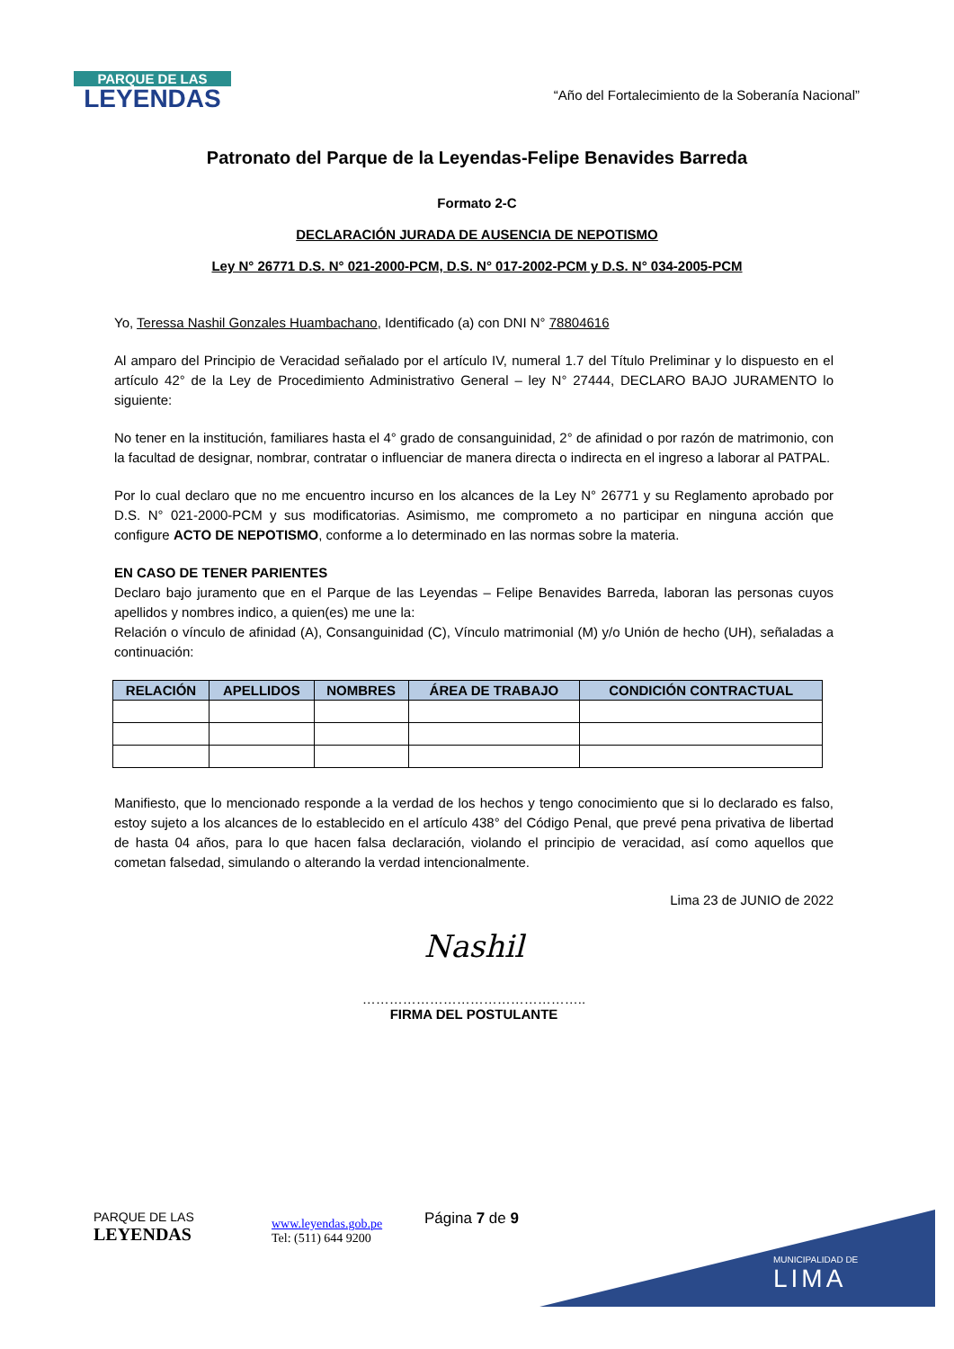PARQUE DE LAS
LEYENDAS
“Año del Fortalecimiento de la Soberanía Nacional”
Patronato del Parque de la Leyendas-Felipe Benavides Barreda
Formato 2-C
DECLARACIÓN JURADA DE AUSENCIA DE NEPOTISMO
Ley N° 26771 D.S. N° 021-2000-PCM, D.S. N° 017-2002-PCM y D.S. N° 034-2005-PCM
Yo, Teressa Nashil Gonzales Huambachano, Identificado (a) con DNI N° 78804616
Al amparo del Principio de Veracidad señalado por el artículo IV, numeral 1.7 del Título Preliminar y lo dispuesto en el artículo 42° de la Ley de Procedimiento Administrativo General – ley N° 27444, DECLARO BAJO JURAMENTO lo siguiente:
No tener en la institución, familiares hasta el 4° grado de consanguinidad, 2° de afinidad o por razón de matrimonio, con la facultad de designar, nombrar, contratar o influenciar de manera directa o indirecta en el ingreso a laborar al PATPAL.
Por lo cual declaro que no me encuentro incurso en los alcances de la Ley N° 26771 y su Reglamento aprobado por D.S. N° 021-2000-PCM y sus modificatorias. Asimismo, me comprometo a no participar en ninguna acción que configure ACTO DE NEPOTISMO, conforme a lo determinado en las normas sobre la materia.
EN CASO DE TENER PARIENTES
Declaro bajo juramento que en el Parque de las Leyendas – Felipe Benavides Barreda, laboran las personas cuyos apellidos y nombres indico, a quien(es) me une la:
Relación o vínculo de afinidad (A), Consanguinidad (C), Vínculo matrimonial (M) y/o Unión de hecho (UH), señaladas a continuación:
| RELACIÓN | APELLIDOS | NOMBRES | ÁREA DE TRABAJO | CONDICIÓN CONTRACTUAL |
| --- | --- | --- | --- | --- |
Manifiesto, que lo mencionado responde a la verdad de los hechos y tengo conocimiento que si lo declarado es falso, estoy sujeto a los alcances de lo establecido en el artículo 438° del Código Penal, que prevé pena privativa de libertad de hasta 04 años, para lo que hacen falsa declaración, violando el principio de veracidad, así como aquellos que cometan falsedad, simulando o alterando la verdad intencionalmente.
Lima 23 de JUNIO de 2022
Nashil
…………………………………………..
FIRMA DEL POSTULANTE
PARQUE DE LAS
LEYENDAS
www.leyendas.gob.pe
Tel: (511) 644 9200
Página 7 de 9
MUNICIPALIDAD DE
LIMA